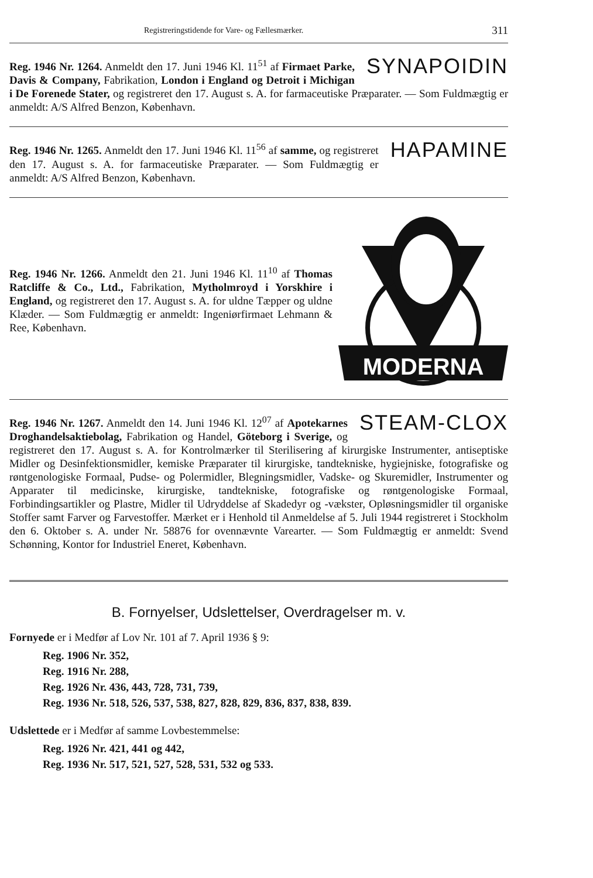Registreringstidende for Vare- og Fællesmærker. 311
SYNAPOIDIN
Reg. 1946 Nr. 1264. Anmeldt den 17. Juni 1946 Kl. 11<sup>51</sup> af Firmaet Parke, Davis & Company, Fabrikation, London i England og Detroit i Michigan i De Forenede Stater, og registreret den 17. August s. A. for farmaceutiske Præparater. — Som Fuldmægtig er anmeldt: A/S Alfred Benzon, København.
HAPAMINE
Reg. 1946 Nr. 1265. Anmeldt den 17. Juni 1946 Kl. 11<sup>56</sup> af samme, og registreret den 17. August s. A. for farmaceutiske Præparater. — Som Fuldmægtig er anmeldt: A/S Alfred Benzon, København.
MODERNA
Reg. 1946 Nr. 1266. Anmeldt den 21. Juni 1946 Kl. 11<sup>10</sup> af Thomas Ratcliffe & Co., Ltd., Fabrikation, Mytholmroyd i Yorskhire i England, og registreret den 17. August s. A. for uldne Tæpper og uldne Klæder. — Som Fuldmægtig er anmeldt: Ingeniørfirmaet Lehmann & Ree, København.
STEAM-CLOX
Reg. 1946 Nr. 1267. Anmeldt den 14. Juni 1946 Kl. 12<sup>07</sup> af Apotekarnes Droghandelsaktiebolag, Fabrikation og Handel, Göteborg i Sverige, og registreret den 17. August s. A. for Kontrolmærker til Sterilisering af kirurgiske Instrumenter, antiseptiske Midler og Desinfektionsmidler, kemiske Præparater til kirurgiske, tandtekniske, hygiejniske, fotografiske og røntgenologiske Formaal, Pudse- og Polermidler, Blegningsmidler, Vadske- og Skuremidler, Instrumenter og Apparater til medicinske, kirurgiske, tandtekniske, fotografiske og røntgenologiske Formaal, Forbindingsartikler og Plastre, Midler til Udryddelse af Skadedyr og -vækster, Opløsningsmidler til organiske Stoffer samt Farver og Farvestoffer. Mærket er i Henhold til Anmeldelse af 5. Juli 1944 registreret i Stockholm den 6. Oktober s. A. under Nr. 58876 for ovennævnte Varearter. — Som Fuldmægtig er anmeldt: Svend Schønning, Kontor for Industriel Eneret, København.
B. Fornyelser, Udslettelser, Overdragelser m. v.
Fornyede er i Medfør af Lov Nr. 101 af 7. April 1936 § 9:
Reg. 1906 Nr. 352,
Reg. 1916 Nr. 288,
Reg. 1926 Nr. 436, 443, 728, 731, 739,
Reg. 1936 Nr. 518, 526, 537, 538, 827, 828, 829, 836, 837, 838, 839.
Udslettede er i Medfør af samme Lovbestemmelse:
Reg. 1926 Nr. 421, 441 og 442,
Reg. 1936 Nr. 517, 521, 527, 528, 531, 532 og 533.